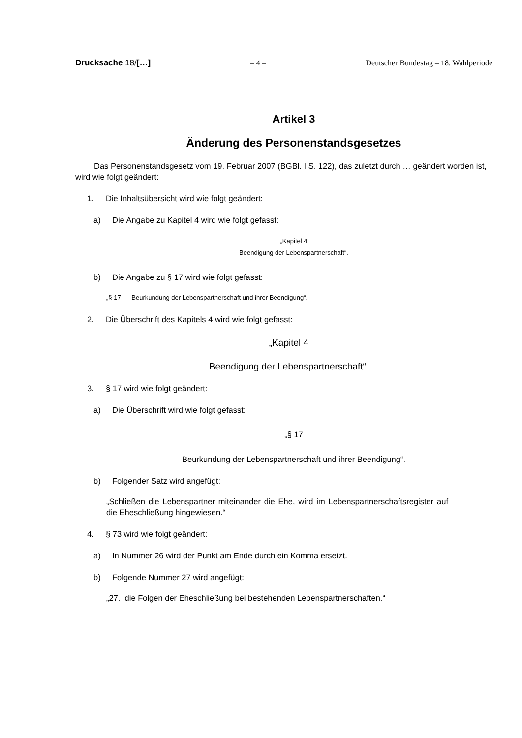Drucksache 18/[…] – 4 – Deutscher Bundestag – 18. Wahlperiode
Artikel 3
Änderung des Personenstandsgesetzes
Das Personenstandsgesetz vom 19. Februar 2007 (BGBl. I S. 122), das zuletzt durch … geändert worden ist, wird wie folgt geändert:
1. Die Inhaltsübersicht wird wie folgt geändert:
a) Die Angabe zu Kapitel 4 wird wie folgt gefasst:
„Kapitel 4
Beendigung der Lebenspartnerschaft“.
b) Die Angabe zu § 17 wird wie folgt gefasst:
„§ 17 Beurkundung der Lebenspartnerschaft und ihrer Beendigung“.
2. Die Überschrift des Kapitels 4 wird wie folgt gefasst:
„Kapitel 4
Beendigung der Lebenspartnerschaft“.
3. § 17 wird wie folgt geändert:
a) Die Überschrift wird wie folgt gefasst:
„§ 17
Beurkundung der Lebenspartnerschaft und ihrer Beendigung“.
b) Folgender Satz wird angefügt:
„Schließen die Lebenspartner miteinander die Ehe, wird im Lebenspartnerschaftsregister auf die Eheschließung hingewiesen.“
4. § 73 wird wie folgt geändert:
a) In Nummer 26 wird der Punkt am Ende durch ein Komma ersetzt.
b) Folgende Nummer 27 wird angefügt:
„27. die Folgen der Eheschließung bei bestehenden Lebenspartnerschaften.“